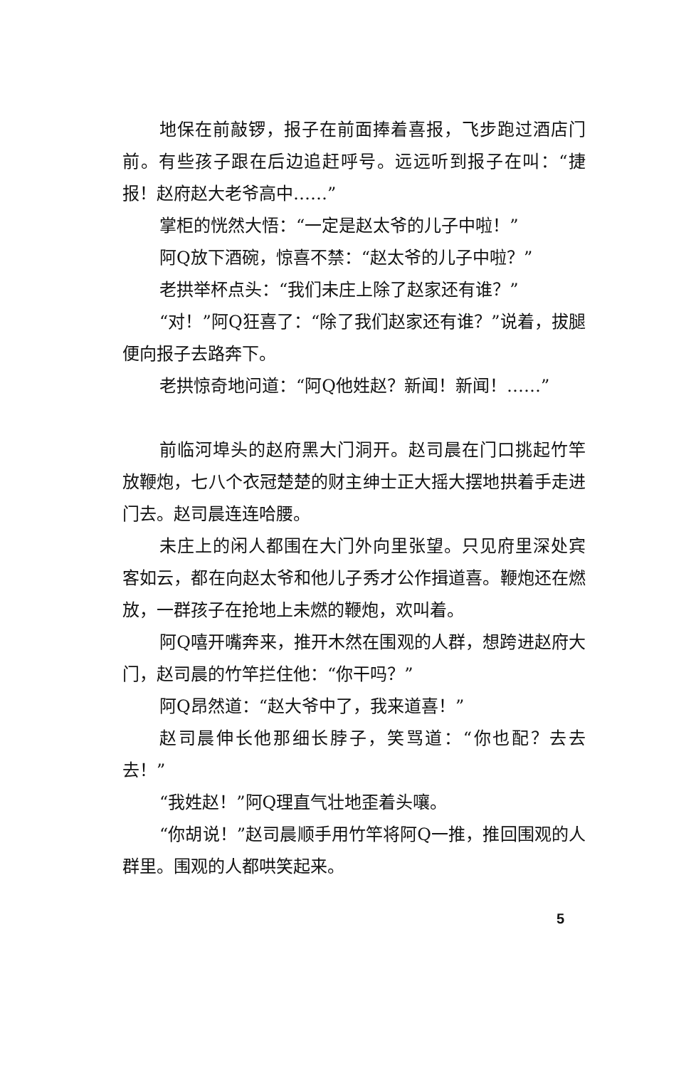地保在前敲锣，报子在前面捧着喜报，飞步跑过酒店门前。有些孩子跟在后边追赶呼号。远远听到报子在叫：“捷报！赵府赵大老爷高中……”
掌柜的恍然大悟：“一定是赵太爷的儿子中啦！”
阿Q放下酒碗，惊喜不禁：“赵太爷的儿子中啦？”
老拱举杯点头：“我们未庄上除了赵家还有谁？”
“对！”阿Q狂喜了：“除了我们赵家还有谁？”说着，拔腿便向报子去路奔下。
老拱惊奇地问道：“阿Q他姓赵？新闻！新闻！……”
前临河埠头的赵府黑大门洞开。赵司晨在门口挑起竹竿放鞭炮，七八个衣冠楚楚的财主绅士正大摇大摆地拱着手走进门去。赵司晨连连哈腰。
未庄上的闲人都围在大门外向里张望。只见府里深处宾客如云，都在向赵太爷和他儿子秀才公作揖道喜。鞭炮还在燃放，一群孩子在抢地上未燃的鞭炮，欢叫着。
阿Q嘻开嘴奔来，推开木然在围观的人群，想跨进赵府大门，赵司晨的竹竿拦住他：“你干吗？”
阿Q昂然道：“赵大爷中了，我来道喜！”
赵司晨伸长他那细长脖子，笑骂道：“你也配？去去去！”
“我姓赵！”阿Q理直气壮地歪着头嚷。
“你胡说！”赵司晨顺手用竹竿将阿Q一推，推回围观的人群里。围观的人都哄笑起来。
5